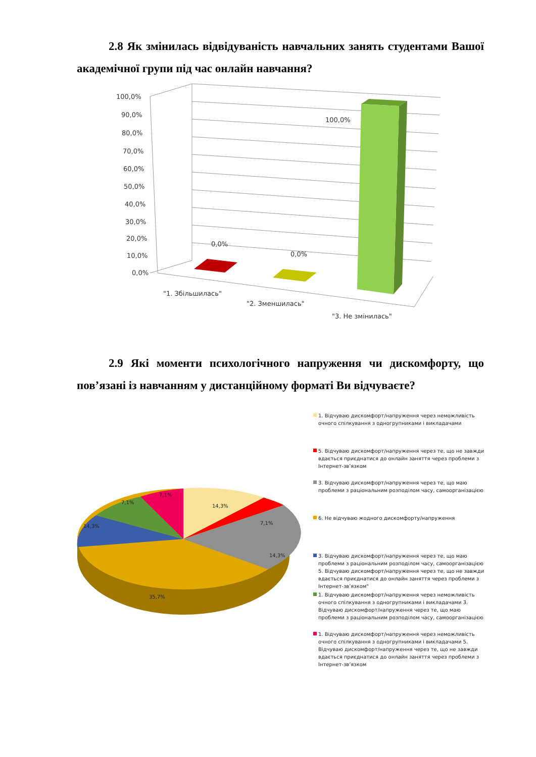2.8 Як змінилась відвідуваність навчальних занять студентами Вашої академічної групи під час онлайн навчання?
100,0%
90,0%
80,0%
70,0%
60,0%
50,0%
40,0%
30,0%
20,0%
10,0%
0,0%
0,0%
0,0%
100,0%
"1. Збільшилась"
"2. Зменшилась"
"3. Не змінилась"
2.9 Які моменти психологічного напруження чи дискомфорту, що пов’язані із навчанням у дистанційному форматі Ви відчуваєте?
14,3%
7,1%
14,3%
35,7%
14,3%
7,1%
7,1%
1. Відчуваю дискомфорт/напруження через неможливість очного спілкування з одногрупниками і викладачами
5. Відчуваю дискомфорт/напруження через те, що не завжди вдається приєднатися до онлайн заняття через проблеми з Інтернет-зв’язком
3. Відчуваю дискомфорт/напруження через те, що маю проблеми з раціональним розподілом часу, самоорганізацією
6. Не відчуваю жодного дискомфорту/напруження
3. Відчуваю дискомфорт/напруження через те, що маю проблеми з раціональним розподілом часу, самоорганізацією 5. Відчуваю дискомфорт/напруження через те, що не завжди вдається приєднатися до онлайн заняття через проблеми з Інтернет-зв’язком"
1. Відчуваю дискомфорт/напруження через неможливість очного спілкування з одногрупниками і викладачами 3. Відчуваю дискомфорт/напруження через те, що маю проблеми з раціональним розподілом часу, самоорганізацією
1. Відчуваю дискомфорт/напруження через неможливість очного спілкування з одногрупниками і викладачами 5. Відчуваю дискомфорт/напруження через те, що не завжди вдається приєднатися до онлайн заняття через проблеми з Інтернет-зв’язком